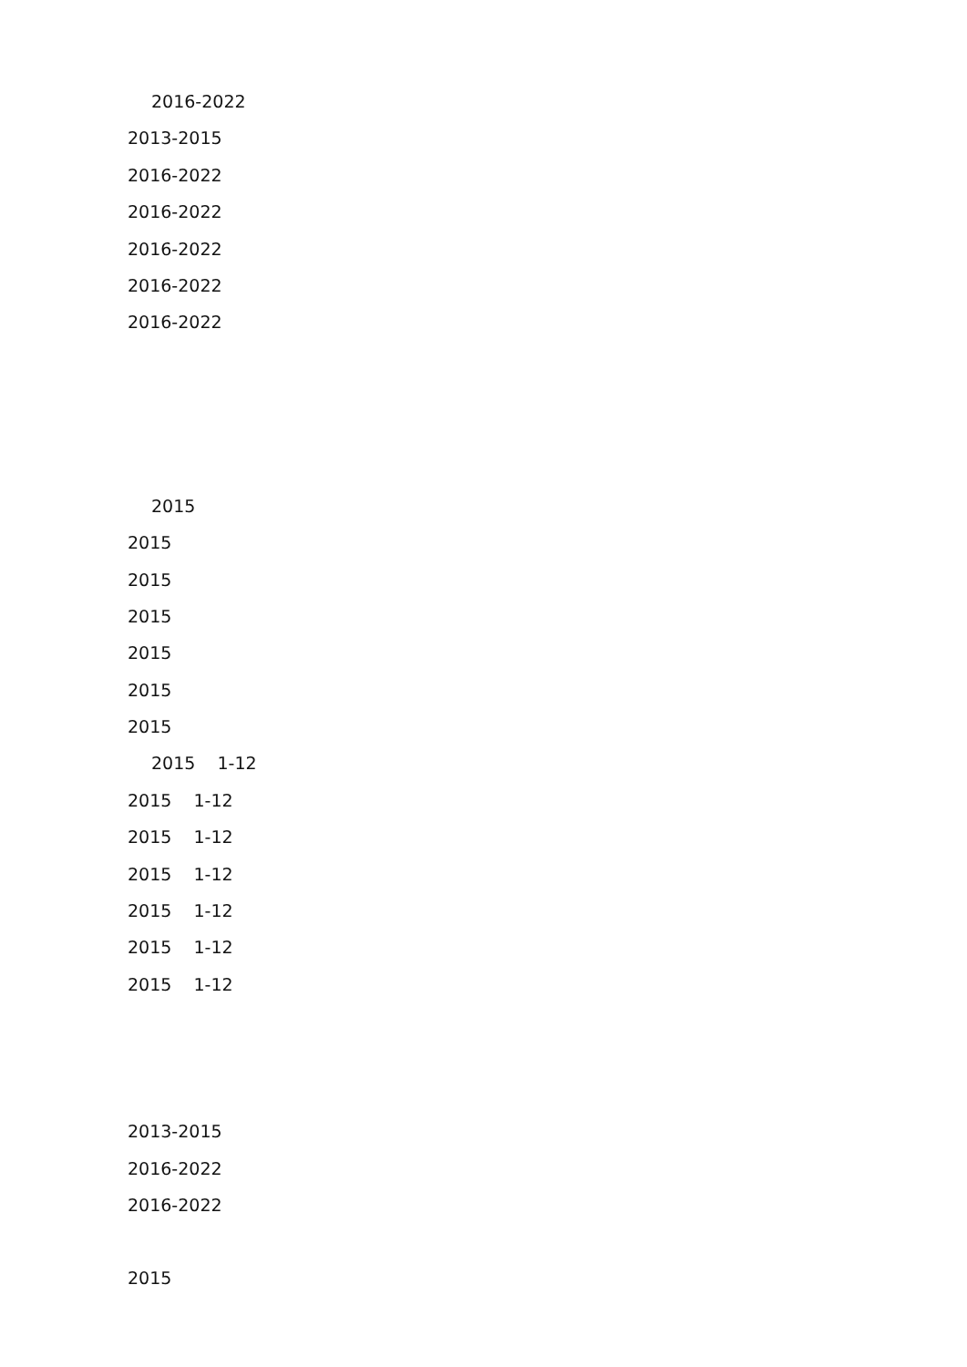2016-2022
2013-2015
2016-2022
2016-2022
2016-2022
2016-2022
2016-2022
2015
2015
2015
2015
2015
2015
2015
2015 1-12
2015 1-12
2015 1-12
2015 1-12
2015 1-12
2015 1-12
2015 1-12
2013-2015
2016-2022
2016-2022
2015